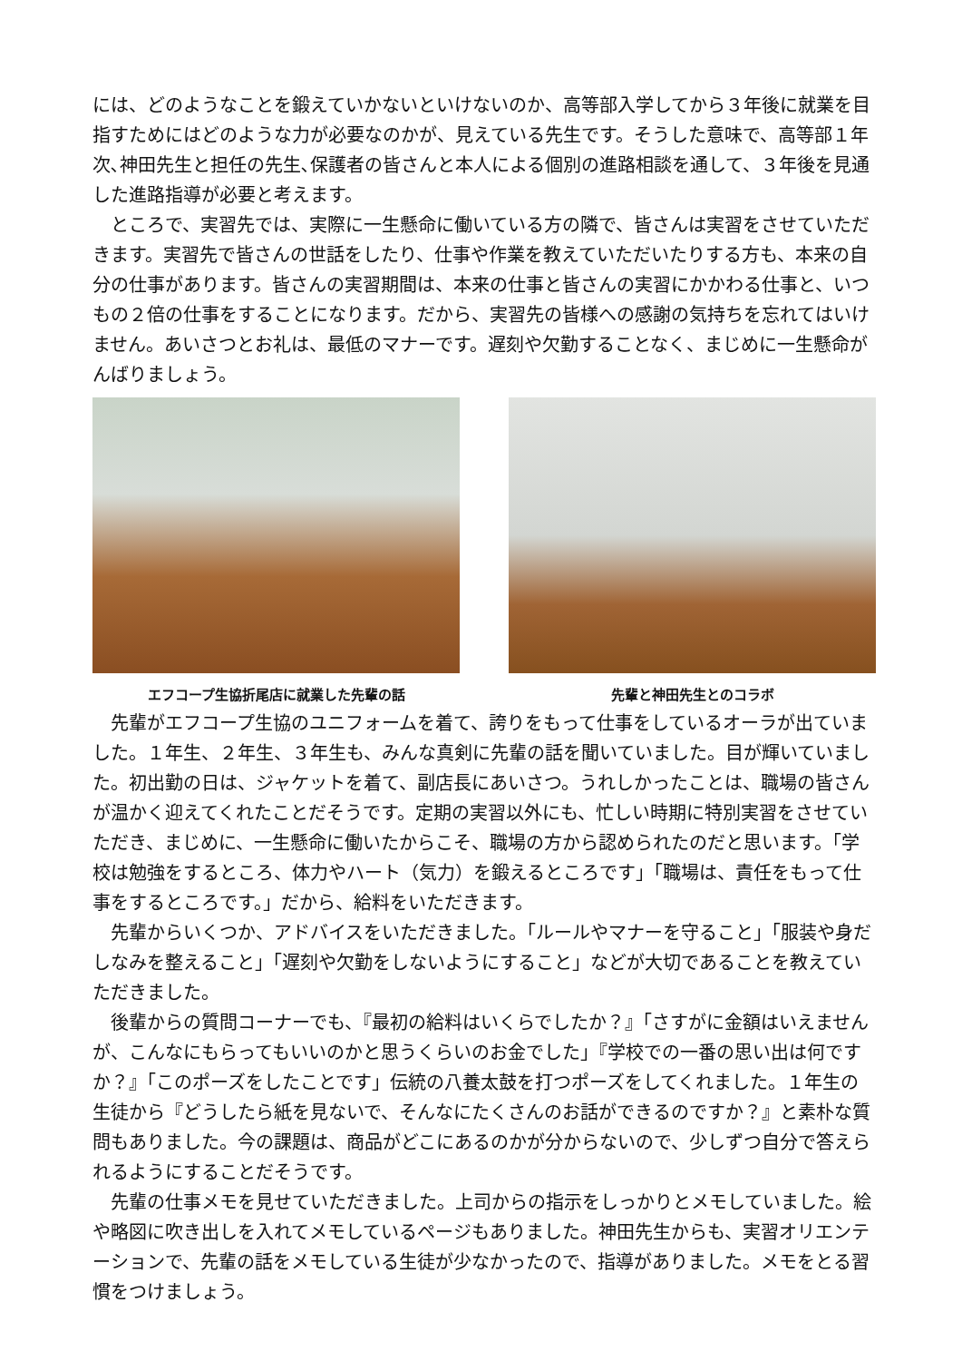には、どのようなことを鍛えていかないといけないのか、高等部入学してから３年後に就業を目指すためにはどのような力が必要なのかが、見えている先生です。そうした意味で、高等部１年次､神田先生と担任の先生､保護者の皆さんと本人による個別の進路相談を通して、３年後を見通した進路指導が必要と考えます。
ところで、実習先では、実際に一生懸命に働いている方の隣で、皆さんは実習をさせていただきます。実習先で皆さんの世話をしたり、仕事や作業を教えていただいたりする方も、本来の自分の仕事があります。皆さんの実習期間は、本来の仕事と皆さんの実習にかかわる仕事と、いつもの２倍の仕事をすることになります。だから、実習先の皆様への感謝の気持ちを忘れてはいけません。あいさつとお礼は、最低のマナーです。遅刻や欠勤することなく、まじめに一生懸命がんばりましょう。
エフコープ生協折尾店に就業した先輩の話 先輩と神田先生とのコラボ
先輩がエフコープ生協のユニフォームを着て、誇りをもって仕事をしているオーラが出ていました。１年生、２年生、３年生も、みんな真剣に先輩の話を聞いていました。目が輝いていました。初出勤の日は、ジャケットを着て、副店長にあいさつ。うれしかったことは、職場の皆さんが温かく迎えてくれたことだそうです。定期の実習以外にも、忙しい時期に特別実習をさせていただき、まじめに、一生懸命に働いたからこそ、職場の方から認められたのだと思います。「学校は勉強をするところ、体力やハート（気力）を鍛えるところです」「職場は、責任をもって仕事をするところです。」だから、給料をいただきます。
先輩からいくつか、アドバイスをいただきました。「ルールやマナーを守ること」「服装や身だしなみを整えること」「遅刻や欠勤をしないようにすること」などが大切であることを教えていただきました。
後輩からの質問コーナーでも、『最初の給料はいくらでしたか？』「さすがに金額はいえませんが、こんなにもらってもいいのかと思うくらいのお金でした」『学校での一番の思い出は何ですか？』「このポーズをしたことです」伝統の八養太鼓を打つポーズをしてくれました。１年生の生徒から『どうしたら紙を見ないで、そんなにたくさんのお話ができるのですか？』と素朴な質問もありました。今の課題は、商品がどこにあるのかが分からないので、少しずつ自分で答えられるようにすることだそうです。
先輩の仕事メモを見せていただきました。上司からの指示をしっかりとメモしていました。絵や略図に吹き出しを入れてメモしているページもありました。神田先生からも、実習オリエンテーションで、先輩の話をメモしている生徒が少なかったので、指導がありました。メモをとる習慣をつけましょう。